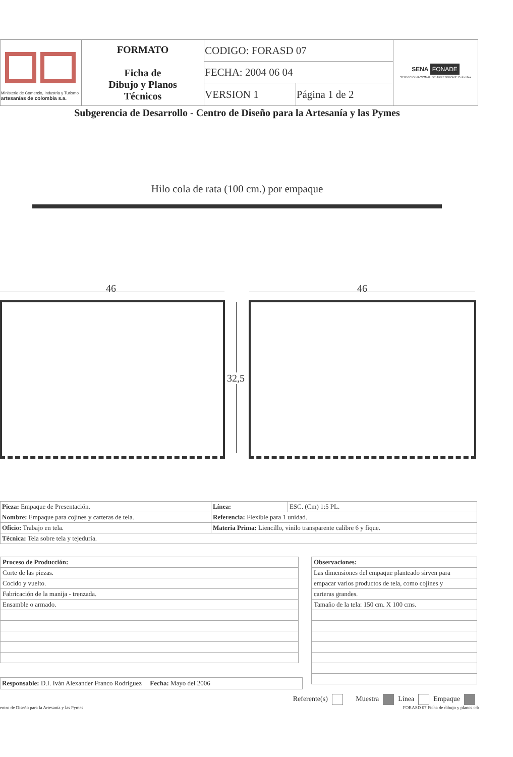| Ministerio de Comercio, Industria y Turismo artesanías de colombia s.a. | FORMATO Ficha de Dibujo y Planos Técnicos | CODIGO: FORASD 07 | | SENA FONADE SERVICIO NACIONAL DE APRENDIZAJE Colombia |
| | | FECHA: 2004 06 04 | | |
| | | VERSION 1 | Página 1 de 2 | |
Subgerencia de Desarrollo - Centro de Diseño para la Artesanía y las Pymes
Hilo cola de rata (100 cm.) por empaque
46 46
32,5
| Pieza: Empaque de Presentación. | Línea: | ESC. (Cm) 1:5 PL. |
| Nombre: Empaque para cojines y carteras de tela. | Referencia: Flexible para 1 unidad. | |
| Oficio: Trabajo en tela. | Materia Prima: Liencillo, vinilo transparente calibre 6 y fique. | |
| Técnica: Tela sobre tela y tejeduría. | | |
| Proceso de Producción: |
| Corte de las piezas. |
| Cocido y vuelto. |
| Fabricación de la manija - trenzada. |
| Ensamble o armado. |
| Observaciones: |
| Las dimensiones del empaque planteado sirven para |
| empacar varios productos de tela, como cojines y |
| carteras grandes. |
| Tamaño de la tela: 150 cm. X 100 cms. |
Responsable: D.I. Iván Alexander Franco Rodriguez Fecha: Mayo del 2006
Referente(s) Muestra Línea Empaque
entro de Diseño para la Artesanía y las Pymes FORASD 07 Ficha de dibujo y planos.cdr